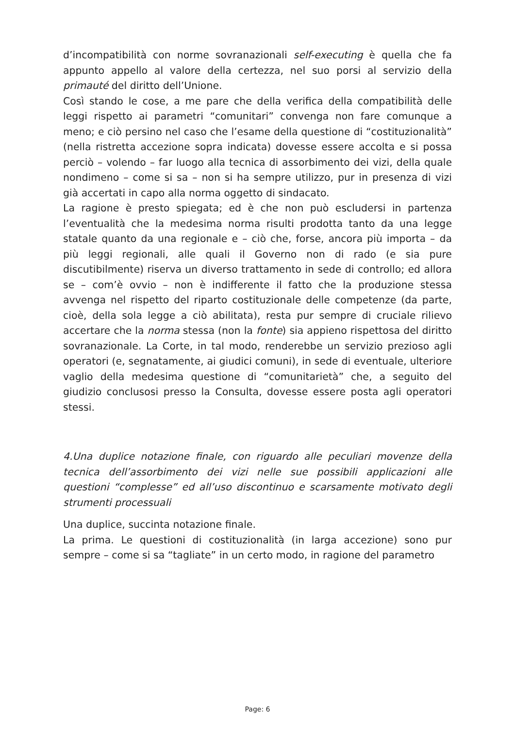d’incompatibilità con norme sovranazionali self-executing è quella che fa appunto appello al valore della certezza, nel suo porsi al servizio della primauté del diritto dell’Unione.
Così stando le cose, a me pare che della verifica della compatibilità delle leggi rispetto ai parametri “comunitari” convenga non fare comunque a meno; e ciò persino nel caso che l’esame della questione di “costituzionalità” (nella ristretta accezione sopra indicata) dovesse essere accolta e si possa perciò – volendo – far luogo alla tecnica di assorbimento dei vizi, della quale nondimeno – come si sa – non si ha sempre utilizzo, pur in presenza di vizi già accertati in capo alla norma oggetto di sindacato.
La ragione è presto spiegata; ed è che non può escludersi in partenza l’eventualità che la medesima norma risulti prodotta tanto da una legge statale quanto da una regionale e – ciò che, forse, ancora più importa – da più leggi regionali, alle quali il Governo non di rado (e sia pure discutibilmente) riserva un diverso trattamento in sede di controllo; ed allora se – com’è ovvio – non è indifferente il fatto che la produzione stessa avvenga nel rispetto del riparto costituzionale delle competenze (da parte, cioè, della sola legge a ciò abilitata), resta pur sempre di cruciale rilievo accertare che la norma stessa (non la fonte) sia appieno rispettosa del diritto sovranazionale. La Corte, in tal modo, renderebbe un servizio prezioso agli operatori (e, segnatamente, ai giudici comuni), in sede di eventuale, ulteriore vaglio della medesima questione di “comunitarietà” che, a seguito del giudizio conclusosi presso la Consulta, dovesse essere posta agli operatori stessi.
4.Una duplice notazione finale, con riguardo alle peculiari movenze della tecnica dell’assorbimento dei vizi nelle sue possibili applicazioni alle questioni “complesse” ed all’uso discontinuo e scarsamente motivato degli strumenti processuali
Una duplice, succinta notazione finale.
La prima. Le questioni di costituzionalità (in larga accezione) sono pur sempre – come si sa “tagliate” in un certo modo, in ragione del parametro
Page: 6